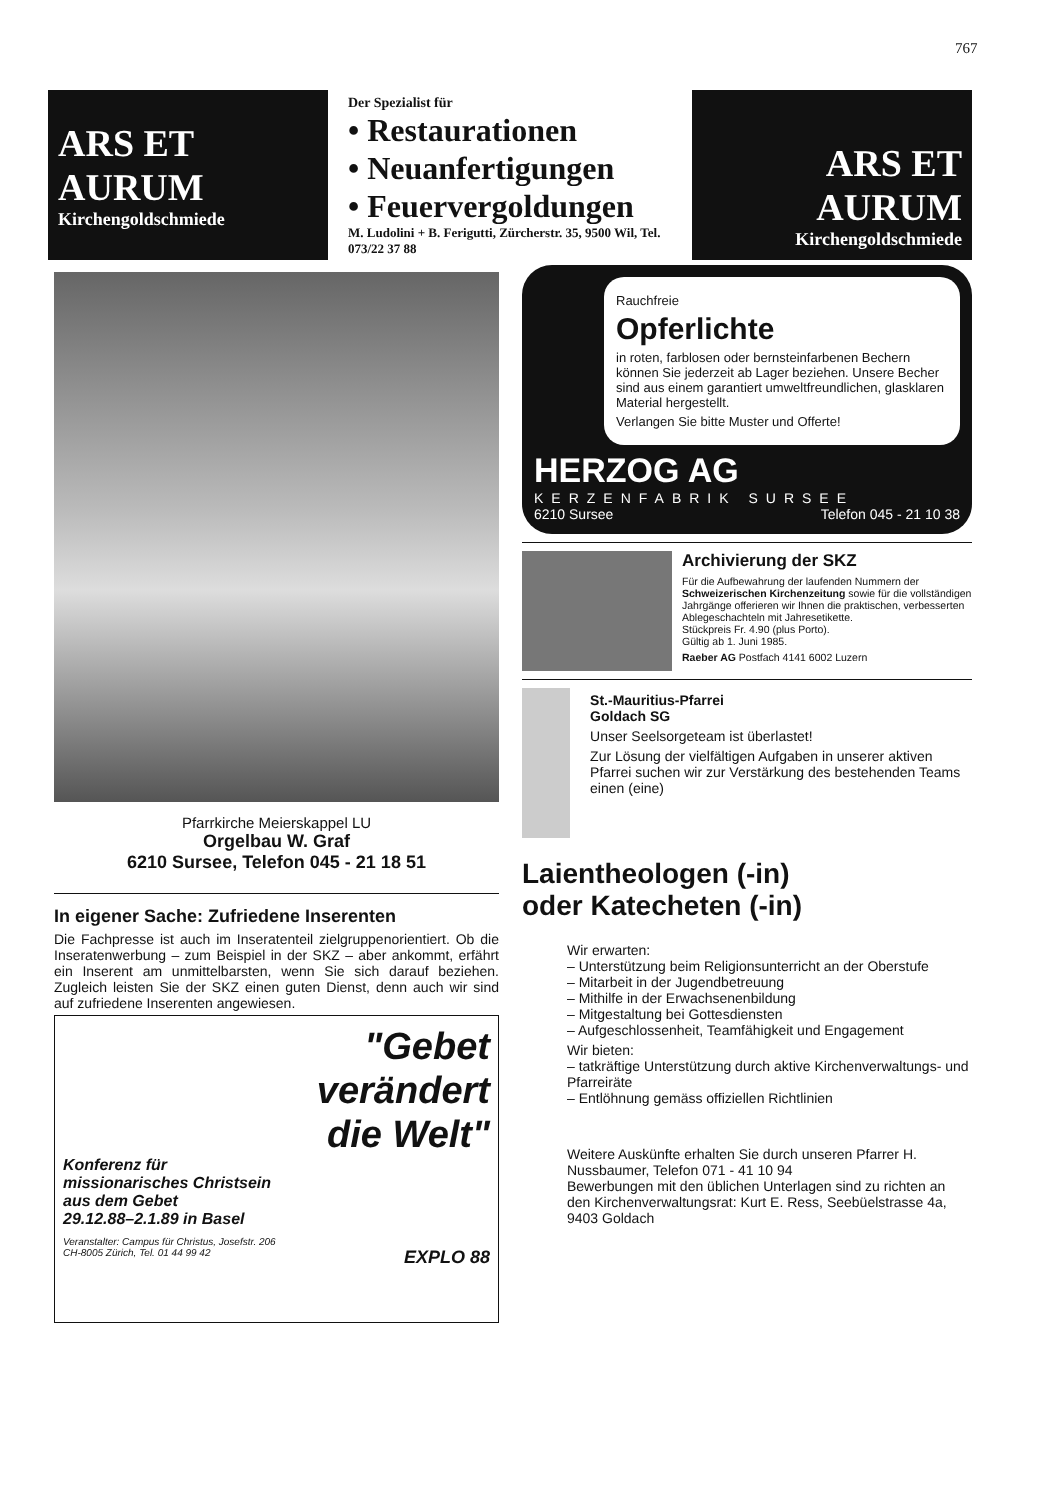767
ARS ET AURUM
Kirchengoldschmiede
Der Spezialist für
• Restaurationen
• Neuanfertigungen
• Feuervergoldungen
M. Ludolini + B. Ferigutti, Zürcherstr. 35, 9500 Wil, Tel. 073/22 37 88
ARS ET AURUM
Kirchengoldschmiede
Pfarrkirche Meierskappel LU
Orgelbau W. Graf
6210 Sursee, Telefon 045 - 21 18 51
In eigener Sache: Zufriedene Inserenten
Die Fachpresse ist auch im Inseratenteil zielgruppenorientiert. Ob die Inseratenwerbung – zum Beispiel in der SKZ – aber ankommt, erfährt ein Inserent am unmittelbarsten, wenn Sie sich darauf beziehen. Zugleich leisten Sie der SKZ einen guten Dienst, denn auch wir sind auf zufriedene Inserenten angewiesen.
"Gebet
verändert
die Welt"
Konferenz für
missionarisches Christsein
aus dem Gebet
29.12.88–2.1.89 in Basel
Veranstalter: Campus für Christus, Josefstr. 206
CH-8005 Zürich, Tel. 01 44 99 42 EXPLO 88
Rauchfreie
Opferlichte
in roten, farblosen oder bernsteinfarbenen Bechern können Sie jederzeit ab Lager beziehen. Unsere Becher sind aus einem garantiert umweltfreundlichen, glasklaren Material hergestellt.
Verlangen Sie bitte Muster und Offerte!
HERZOG AG
KERZENFABRIK SURSEE
6210 Sursee Telefon 045 - 21 10 38
Archivierung der SKZ
Für die Aufbewahrung der laufenden Nummern der Schweizerischen Kirchenzeitung sowie für die vollständigen Jahrgänge offerieren wir Ihnen die praktischen, verbesserten Ablegeschachteln mit Jahresetikette.
Stückpreis Fr. 4.90 (plus Porto).
Gültig ab 1. Juni 1985.
Raeber AG Postfach 4141 6002 Luzern
St.-Mauritius-Pfarrei
Goldach SG
Unser Seelsorgeteam ist überlastet!
Zur Lösung der vielfältigen Aufgaben in unserer aktiven Pfarrei suchen wir zur Verstärkung des bestehenden Teams einen (eine)
Laientheologen (-in)
oder Katecheten (-in)
Wir erwarten:
– Unterstützung beim Religionsunterricht an der Oberstufe
– Mitarbeit in der Jugendbetreuung
– Mithilfe in der Erwachsenenbildung
– Mitgestaltung bei Gottesdiensten
– Aufgeschlossenheit, Teamfähigkeit und Engagement
Wir bieten:
– tatkräftige Unterstützung durch aktive Kirchenverwaltungs- und Pfarreiräte
– Entlöhnung gemäss offiziellen Richtlinien
Weitere Auskünfte erhalten Sie durch unseren Pfarrer H. Nussbaumer, Telefon 071 - 41 10 94
Bewerbungen mit den üblichen Unterlagen sind zu richten an den Kirchenverwaltungsrat: Kurt E. Ress, Seebüelstrasse 4a, 9403 Goldach